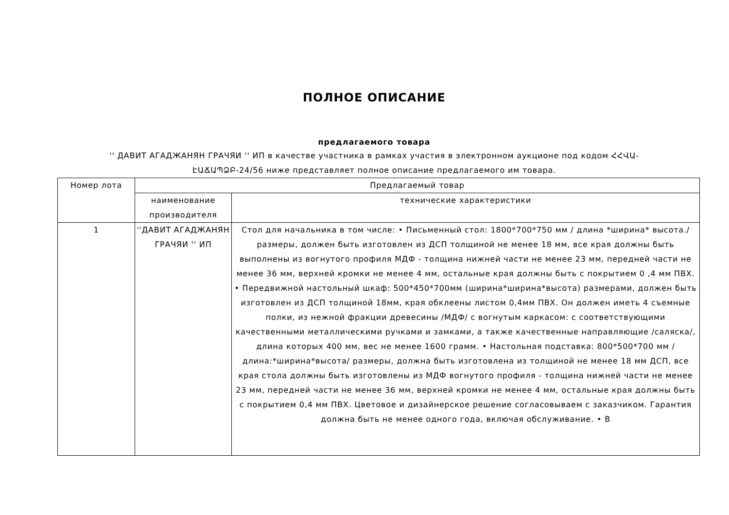ПОЛНОЕ ОПИСАНИЕ
предлагаемого товара
'' ДАВИТ АГАДЖАНЯН ГРАЧЯИ '' ИП в качестве участника в рамках участия в электронном аукционе под кодом ՀՀՎԱ-ԷԱՃԱՊՁԲ-24/56 ниже представляет полное описание предлагаемого им товара.
| Номер лота | Предлагаемый товар | |
| --- | --- | --- |
| | наименование производителя | технические характеристики |
| 1 | ''ДАВИТ АГАДЖАНЯН ГРАЧЯИ '' ИП | Стол для начальника в том числе: • Письменный стол: 1800*700*750 мм / длина *ширина* высота./ размеры, должен быть изготовлен из ДСП толщиной не менее 18 мм, все края должны быть выполнены из вогнутого профиля МДФ - толщина нижней части не менее 23 мм, передней части не менее 36 мм, верхней кромки не менее 4 мм, остальные края должны быть с покрытием 0 ,4 мм ПВХ. • Передвижной настольный шкаф: 500*450*700мм (ширина*ширина*высота) размерами, должен быть изготовлен из ДСП толщиной 18мм, края обклеены листом 0,4мм ПВХ. Он должен иметь 4 съемные полки, из нежной фракции древесины /МДФ/ с вогнутым каркасом: с соответствующими качественными металлическими ручками и замками, а также качественные направляющие /саляска/, длина которых 400 мм, вес не менее 1600 грамм. • Настольная подставка: 800*500*700 мм /длина:*ширина*высота/ размеры, должна быть изготовлена из толщиной не менее 18 мм ДСП, все края стола должны быть изготовлены из МДФ вогнутого профиля - толщина нижней части не менее 23 мм, передней части не менее 36 мм, верхней кромки не менее 4 мм, остальные края должны быть с покрытием 0,4 мм ПВХ. Цветовое и дизайнерское решение согласовываем с заказчиком. Гарантия должна быть не менее одного года, включая обслуживание. • В |